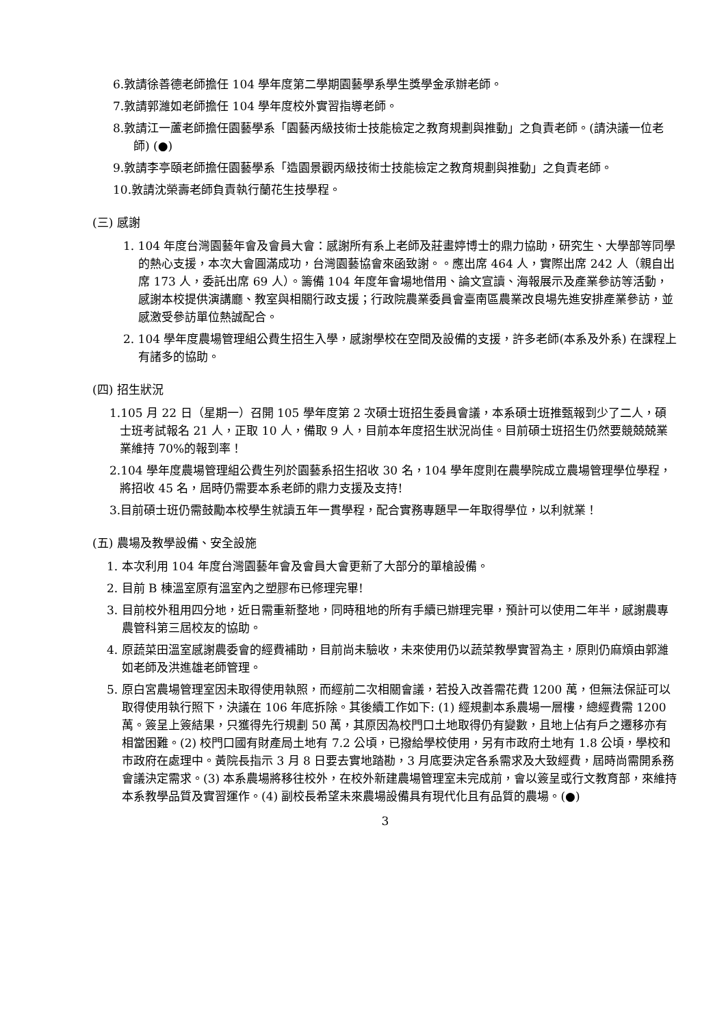6.敦請徐善德老師擔任 104 學年度第二學期園藝學系學生獎學金承辦老師。
7.敦請郭濰如老師擔任 104 學年度校外實習指導老師。
8.敦請江一蘆老師擔任園藝學系「園藝丙級技術士技能檢定之教育規劃與推動」之負責老師。(請決議一位老師) (●)
9.敦請李亭頤老師擔任園藝學系「造園景觀丙級技術士技能檢定之教育規劃與推動」之負責老師。
10.敦請沈榮壽老師負責執行蘭花生技學程。
(三) 感謝
1. 104 年度台灣園藝年會及會員大會：感謝所有系上老師及莊畫婷博士的鼎力協助，研究生、大學部等同學的熱心支援，本次大會圓滿成功，台灣園藝協會來函致謝。。應出席 464 人，實際出席 242 人（親自出席 173 人，委託出席 69 人）。籌備 104 年度年會場地借用、論文宣讀、海報展示及產業參訪等活動，感謝本校提供演講廳、教室與相關行政支援；行政院農業委員會臺南區農業改良場先進安排產業參訪，並感激受參訪單位熱誠配合。
2. 104 學年度農場管理組公費生招生入學，感謝學校在空間及設備的支援，許多老師(本系及外系) 在課程上有諸多的協助。
(四) 招生狀況
1.105 月 22 日（星期一）召開 105 學年度第 2 次碩士班招生委員會議，本系碩士班推甄報到少了二人，碩士班考試報名 21 人，正取 10 人，備取 9 人，目前本年度招生狀況尚佳。目前碩士班招生仍然要競兢兢業業維持 70%的報到率！
2.104 學年度農場管理組公費生列於園藝系招生招收 30 名，104 學年度則在農學院成立農場管理學位學程，將招收 45 名，屆時仍需要本系老師的鼎力支援及支持!
3.目前碩士班仍需鼓勵本校學生就讀五年一貫學程，配合實務專題早一年取得學位，以利就業！
(五) 農場及教學設備、安全設施
1. 本次利用 104 年度台灣園藝年會及會員大會更新了大部分的單槍設備。
2. 目前 B 棟溫室原有溫室內之塑膠布已修理完畢!
3. 目前校外租用四分地，近日需重新整地，同時租地的所有手續已辦理完畢，預計可以使用二年半，感謝農專農管科第三屆校友的協助。
4. 原蔬菜田溫室感謝農委會的經費補助，目前尚未驗收，未來使用仍以蔬菜教學實習為主，原則仍麻煩由郭濰如老師及洪進雄老師管理。
5. 原白宮農場管理室因未取得使用執照，而經前二次相關會議，若投入改善需花費 1200 萬，但無法保証可以取得使用執行照下，決議在 106 年底拆除。其後續工作如下: (1) 經規劃本系農場一層樓，總經費需 1200 萬。簽呈上簽結果，只獲得先行規劃 50 萬，其原因為校門口土地取得仍有變數，且地上佔有戶之遷移亦有相當困難。(2) 校門口國有財產局土地有 7.2 公頃，已撥給學校使用，另有市政府土地有 1.8 公頃，學校和市政府在處理中。黃院長指示 3 月 8 日要去實地踏勘，3 月底要決定各系需求及大致經費，屆時尚需開系務會議決定需求。(3) 本系農場將移往校外，在校外新建農場管理室未完成前，會以簽呈或行文教育部，來維持本系教學品質及實習運作。(4) 副校長希望未來農場設備具有現代化且有品質的農場。(●)
3